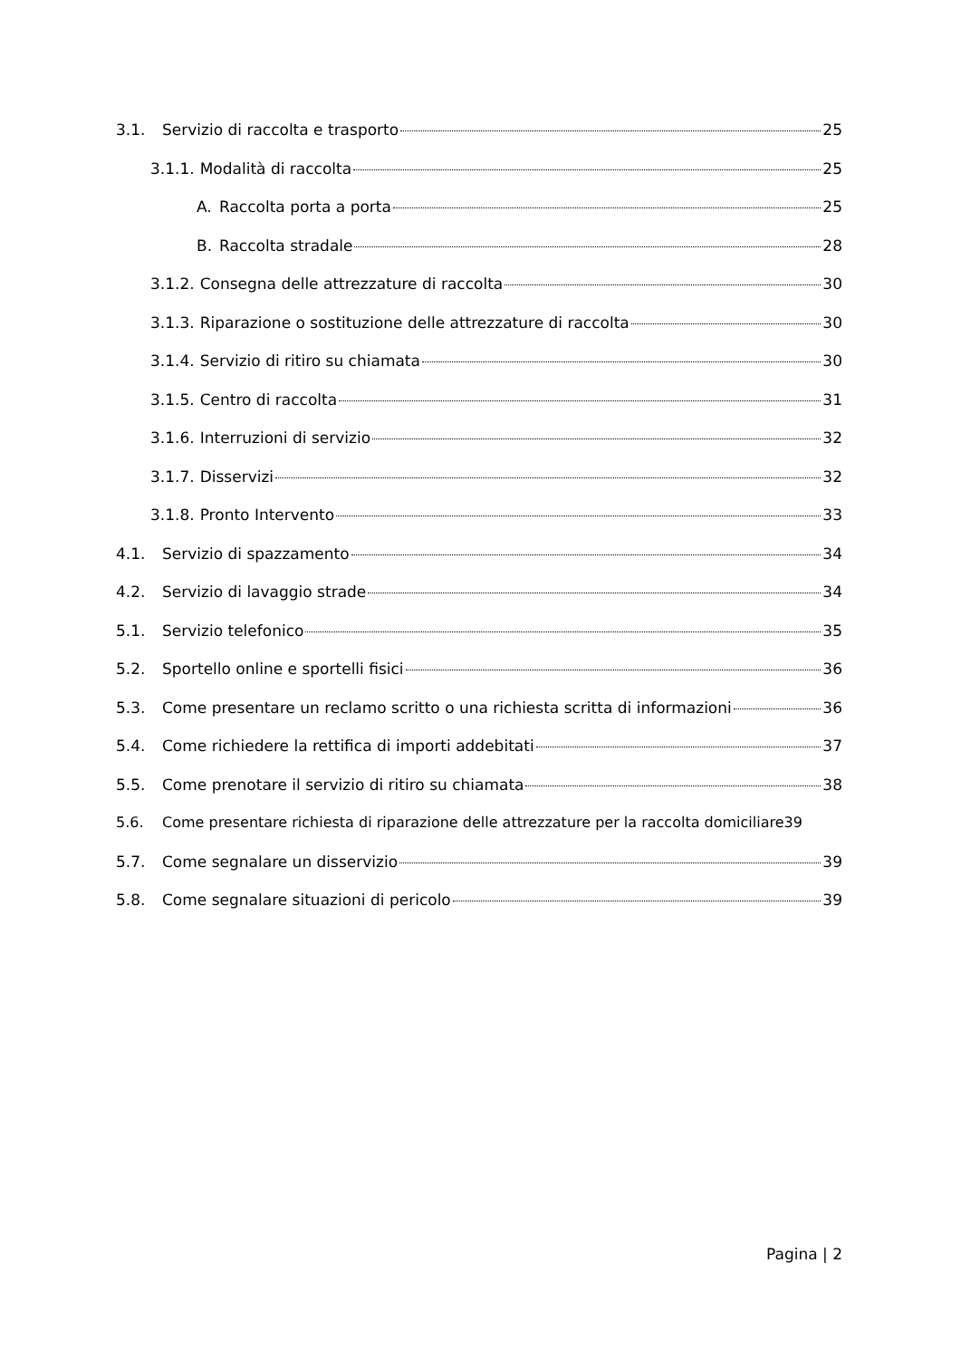3.1. Servizio di raccolta e trasporto 25
3.1.1. Modalità di raccolta 25
A. Raccolta porta a porta 25
B. Raccolta stradale 28
3.1.2. Consegna delle attrezzature di raccolta 30
3.1.3. Riparazione o sostituzione delle attrezzature di raccolta 30
3.1.4. Servizio di ritiro su chiamata 30
3.1.5. Centro di raccolta 31
3.1.6. Interruzioni di servizio 32
3.1.7. Disservizi 32
3.1.8. Pronto Intervento 33
4.1. Servizio di spazzamento 34
4.2. Servizio di lavaggio strade 34
5.1. Servizio telefonico 35
5.2. Sportello online e sportelli fisici 36
5.3. Come presentare un reclamo scritto o una richiesta scritta di informazioni 36
5.4. Come richiedere la rettifica di importi addebitati 37
5.5. Come prenotare il servizio di ritiro su chiamata 38
5.6. Come presentare richiesta di riparazione delle attrezzature per la raccolta domiciliare 39
5.7. Come segnalare un disservizio 39
5.8. Come segnalare situazioni di pericolo 39
Pagina | 2